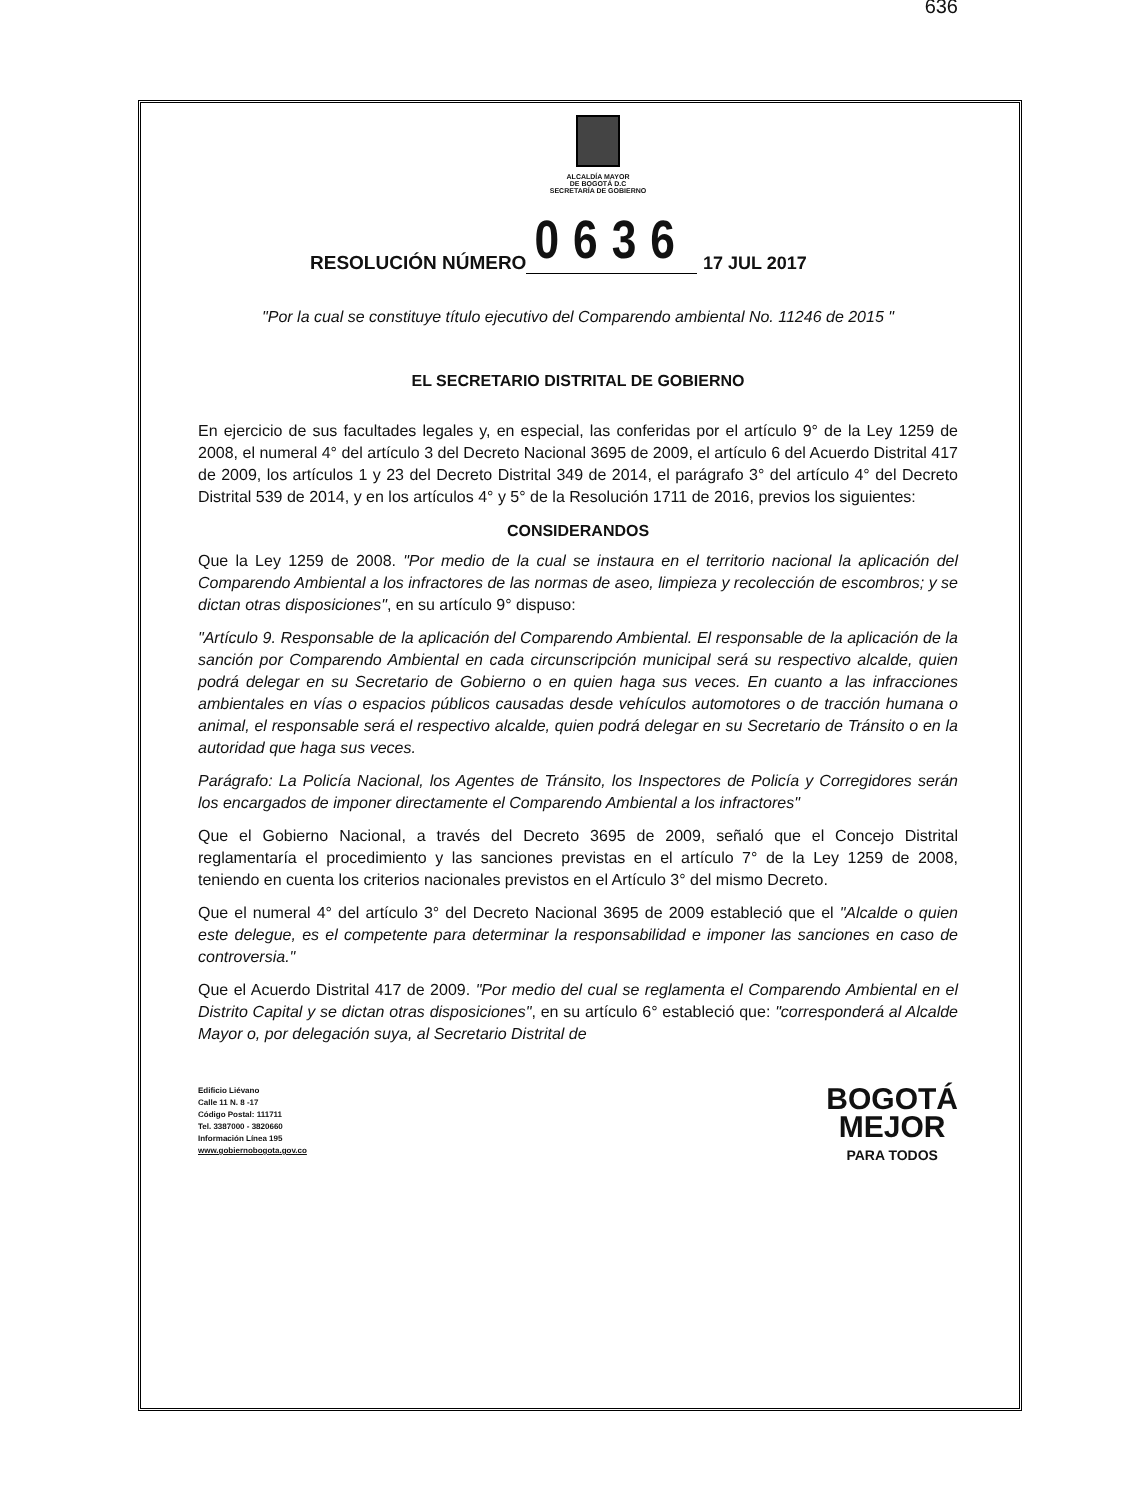636
ALCALDÍA MAYOR
DE BOGOTÁ D.C
SECRETARÍA DE GOBIERNO
RESOLUCIÓN NÚMERO 0636 17 JUL 2017
"Por la cual se constituye título ejecutivo del Comparendo ambiental No. 11246 de 2015 "
EL SECRETARIO DISTRITAL DE GOBIERNO
En ejercicio de sus facultades legales y, en especial, las conferidas por el artículo 9° de la Ley 1259 de 2008, el numeral 4° del artículo 3 del Decreto Nacional 3695 de 2009, el artículo 6 del Acuerdo Distrital 417 de 2009, los artículos 1 y 23 del Decreto Distrital 349 de 2014, el parágrafo 3° del artículo 4° del Decreto Distrital 539 de 2014, y en los artículos 4° y 5° de la Resolución 1711 de 2016, previos los siguientes:
CONSIDERANDOS
Que la Ley 1259 de 2008. "Por medio de la cual se instaura en el territorio nacional la aplicación del Comparendo Ambiental a los infractores de las normas de aseo, limpieza y recolección de escombros; y se dictan otras disposiciones", en su artículo 9° dispuso:
"Artículo 9. Responsable de la aplicación del Comparendo Ambiental. El responsable de la aplicación de la sanción por Comparendo Ambiental en cada circunscripción municipal será su respectivo alcalde, quien podrá delegar en su Secretario de Gobierno o en quien haga sus veces. En cuanto a las infracciones ambientales en vías o espacios públicos causadas desde vehículos automotores o de tracción humana o animal, el responsable será el respectivo alcalde, quien podrá delegar en su Secretario de Tránsito o en la autoridad que haga sus veces.
Parágrafo: La Policía Nacional, los Agentes de Tránsito, los Inspectores de Policía y Corregidores serán los encargados de imponer directamente el Comparendo Ambiental a los infractores"
Que el Gobierno Nacional, a través del Decreto 3695 de 2009, señaló que el Concejo Distrital reglamentaría el procedimiento y las sanciones previstas en el artículo 7° de la Ley 1259 de 2008, teniendo en cuenta los criterios nacionales previstos en el Artículo 3° del mismo Decreto.
Que el numeral 4° del artículo 3° del Decreto Nacional 3695 de 2009 estableció que el "Alcalde o quien este delegue, es el competente para determinar la responsabilidad e imponer las sanciones en caso de controversia."
Que el Acuerdo Distrital 417 de 2009. "Por medio del cual se reglamenta el Comparendo Ambiental en el Distrito Capital y se dictan otras disposiciones", en su artículo 6° estableció que: "corresponderá al Alcalde Mayor o, por delegación suya, al Secretario Distrital de
Edificio Liévano
Calle 11 N. 8 -17
Código Postal: 111711
Tel. 3387000 - 3820660
Información Línea 195
www.gobiernobogota.gov.co
BOGOTÁ
MEJOR
PARA TODOS